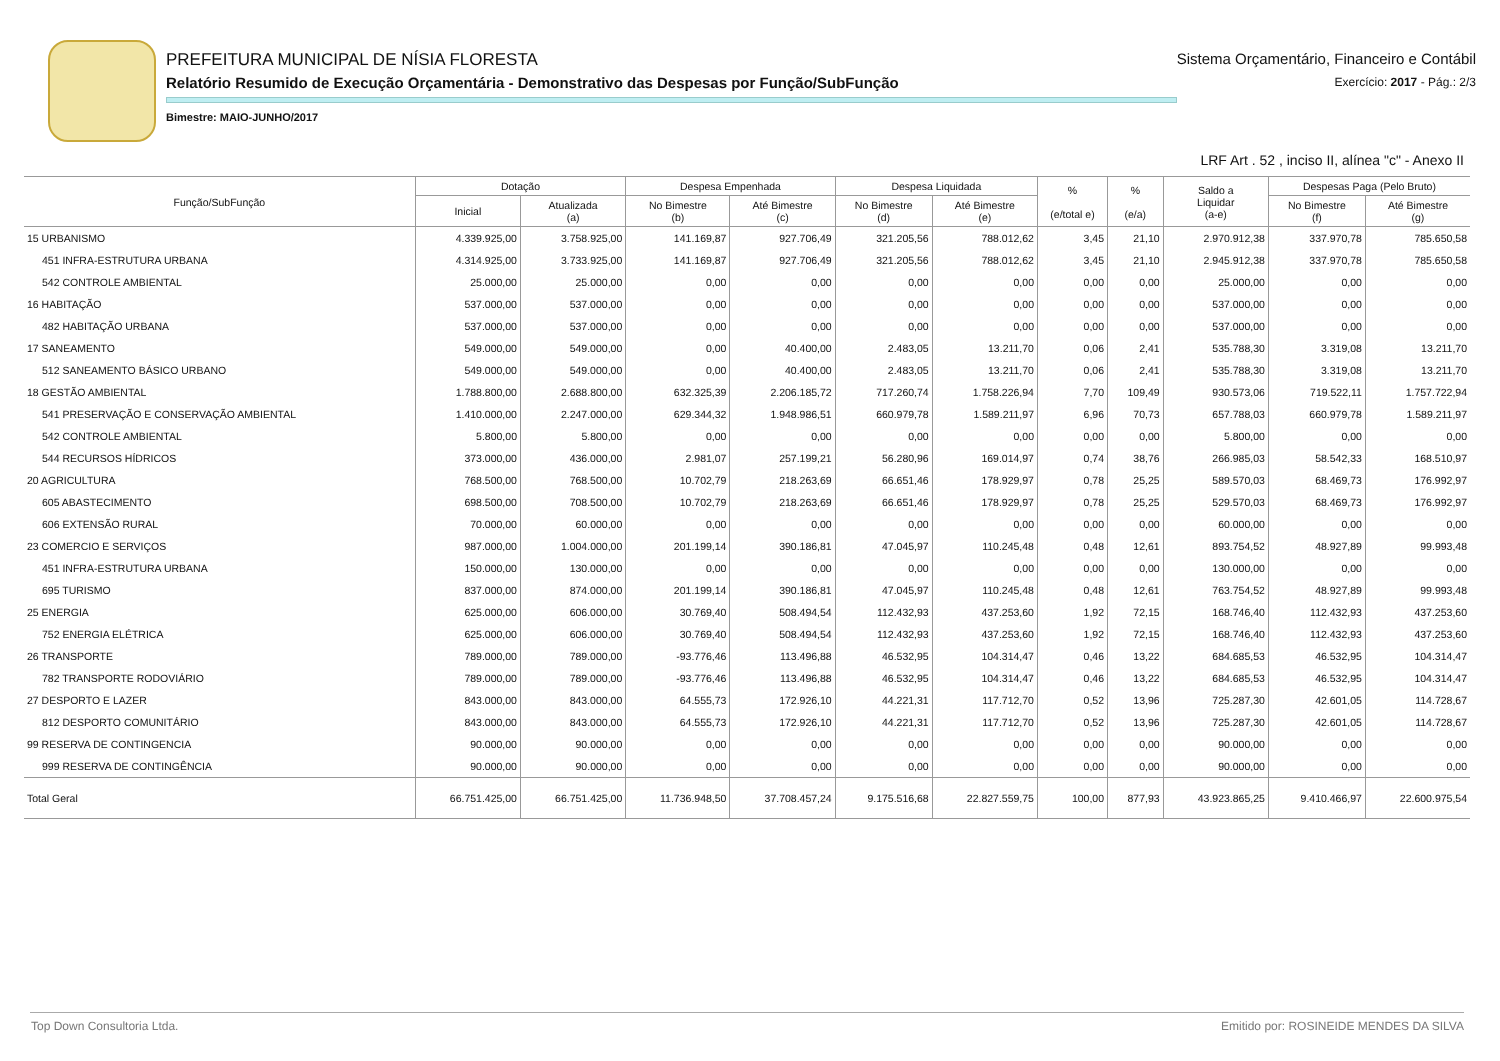PREFEITURA MUNICIPAL DE NÍSIA FLORESTA
Relatório Resumido de Execução Orçamentária - Demonstrativo das Despesas por Função/SubFunção
Bimestre: MAIO-JUNHO/2017
Sistema Orçamentário, Financeiro e Contábil
Exercício: 2017 - Pág.: 2/3
LRF Art . 52 , inciso II, alínea "c" - Anexo II
| Função/SubFunção | Dotação | | Despesa Empenhada | | Despesa Liquidada | | % (e/total e) | % (e/a) | Saldo a Liquidar (a-e) | Despesas Paga (Pelo Bruto) | |
| --- | --- | --- | --- | --- | --- | --- | --- | --- | --- | --- | --- |
| | Inicial | Atualizada (a) | No Bimestre (b) | Até Bimestre (c) | No Bimestre (d) | Até Bimestre (e) | | | | No Bimestre (f) | Até Bimestre (g) |
| 15 URBANISMO | 4.339.925,00 | 3.758.925,00 | 141.169,87 | 927.706,49 | 321.205,56 | 788.012,62 | 3,45 | 21,10 | 2.970.912,38 | 337.970,78 | 785.650,58 |
| 451 INFRA-ESTRUTURA URBANA | 4.314.925,00 | 3.733.925,00 | 141.169,87 | 927.706,49 | 321.205,56 | 788.012,62 | 3,45 | 21,10 | 2.945.912,38 | 337.970,78 | 785.650,58 |
| 542 CONTROLE AMBIENTAL | 25.000,00 | 25.000,00 | 0,00 | 0,00 | 0,00 | 0,00 | 0,00 | 0,00 | 25.000,00 | 0,00 | 0,00 |
| 16 HABITAÇÃO | 537.000,00 | 537.000,00 | 0,00 | 0,00 | 0,00 | 0,00 | 0,00 | 0,00 | 537.000,00 | 0,00 | 0,00 |
| 482 HABITAÇÃO URBANA | 537.000,00 | 537.000,00 | 0,00 | 0,00 | 0,00 | 0,00 | 0,00 | 0,00 | 537.000,00 | 0,00 | 0,00 |
| 17 SANEAMENTO | 549.000,00 | 549.000,00 | 0,00 | 40.400,00 | 2.483,05 | 13.211,70 | 0,06 | 2,41 | 535.788,30 | 3.319,08 | 13.211,70 |
| 512 SANEAMENTO BÁSICO URBANO | 549.000,00 | 549.000,00 | 0,00 | 40.400,00 | 2.483,05 | 13.211,70 | 0,06 | 2,41 | 535.788,30 | 3.319,08 | 13.211,70 |
| 18 GESTÃO AMBIENTAL | 1.788.800,00 | 2.688.800,00 | 632.325,39 | 2.206.185,72 | 717.260,74 | 1.758.226,94 | 7,70 | 109,49 | 930.573,06 | 719.522,11 | 1.757.722,94 |
| 541 PRESERVAÇÃO E CONSERVAÇÃO AMBIENTAL | 1.410.000,00 | 2.247.000,00 | 629.344,32 | 1.948.986,51 | 660.979,78 | 1.589.211,97 | 6,96 | 70,73 | 657.788,03 | 660.979,78 | 1.589.211,97 |
| 542 CONTROLE AMBIENTAL | 5.800,00 | 5.800,00 | 0,00 | 0,00 | 0,00 | 0,00 | 0,00 | 0,00 | 5.800,00 | 0,00 | 0,00 |
| 544 RECURSOS HÍDRICOS | 373.000,00 | 436.000,00 | 2.981,07 | 257.199,21 | 56.280,96 | 169.014,97 | 0,74 | 38,76 | 266.985,03 | 58.542,33 | 168.510,97 |
| 20 AGRICULTURA | 768.500,00 | 768.500,00 | 10.702,79 | 218.263,69 | 66.651,46 | 178.929,97 | 0,78 | 25,25 | 589.570,03 | 68.469,73 | 176.992,97 |
| 605 ABASTECIMENTO | 698.500,00 | 708.500,00 | 10.702,79 | 218.263,69 | 66.651,46 | 178.929,97 | 0,78 | 25,25 | 529.570,03 | 68.469,73 | 176.992,97 |
| 606 EXTENSÃO RURAL | 70.000,00 | 60.000,00 | 0,00 | 0,00 | 0,00 | 0,00 | 0,00 | 0,00 | 60.000,00 | 0,00 | 0,00 |
| 23 COMERCIO E SERVIÇOS | 987.000,00 | 1.004.000,00 | 201.199,14 | 390.186,81 | 47.045,97 | 110.245,48 | 0,48 | 12,61 | 893.754,52 | 48.927,89 | 99.993,48 |
| 451 INFRA-ESTRUTURA URBANA | 150.000,00 | 130.000,00 | 0,00 | 0,00 | 0,00 | 0,00 | 0,00 | 0,00 | 130.000,00 | 0,00 | 0,00 |
| 695 TURISMO | 837.000,00 | 874.000,00 | 201.199,14 | 390.186,81 | 47.045,97 | 110.245,48 | 0,48 | 12,61 | 763.754,52 | 48.927,89 | 99.993,48 |
| 25 ENERGIA | 625.000,00 | 606.000,00 | 30.769,40 | 508.494,54 | 112.432,93 | 437.253,60 | 1,92 | 72,15 | 168.746,40 | 112.432,93 | 437.253,60 |
| 752 ENERGIA ELÉTRICA | 625.000,00 | 606.000,00 | 30.769,40 | 508.494,54 | 112.432,93 | 437.253,60 | 1,92 | 72,15 | 168.746,40 | 112.432,93 | 437.253,60 |
| 26 TRANSPORTE | 789.000,00 | 789.000,00 | -93.776,46 | 113.496,88 | 46.532,95 | 104.314,47 | 0,46 | 13,22 | 684.685,53 | 46.532,95 | 104.314,47 |
| 782 TRANSPORTE RODOVIÁRIO | 789.000,00 | 789.000,00 | -93.776,46 | 113.496,88 | 46.532,95 | 104.314,47 | 0,46 | 13,22 | 684.685,53 | 46.532,95 | 104.314,47 |
| 27 DESPORTO E LAZER | 843.000,00 | 843.000,00 | 64.555,73 | 172.926,10 | 44.221,31 | 117.712,70 | 0,52 | 13,96 | 725.287,30 | 42.601,05 | 114.728,67 |
| 812 DESPORTO COMUNITÁRIO | 843.000,00 | 843.000,00 | 64.555,73 | 172.926,10 | 44.221,31 | 117.712,70 | 0,52 | 13,96 | 725.287,30 | 42.601,05 | 114.728,67 |
| 99 RESERVA DE CONTINGENCIA | 90.000,00 | 90.000,00 | 0,00 | 0,00 | 0,00 | 0,00 | 0,00 | 0,00 | 90.000,00 | 0,00 | 0,00 |
| 999 RESERVA DE CONTINGÊNCIA | 90.000,00 | 90.000,00 | 0,00 | 0,00 | 0,00 | 0,00 | 0,00 | 0,00 | 90.000,00 | 0,00 | 0,00 |
| Total Geral | 66.751.425,00 | 66.751.425,00 | 11.736.948,50 | 37.708.457,24 | 9.175.516,68 | 22.827.559,75 | 100,00 | 877,93 | 43.923.865,25 | 9.410.466,97 | 22.600.975,54 |
Top Down Consultoria Ltda. Emitido por: ROSINEIDE MENDES DA SILVA